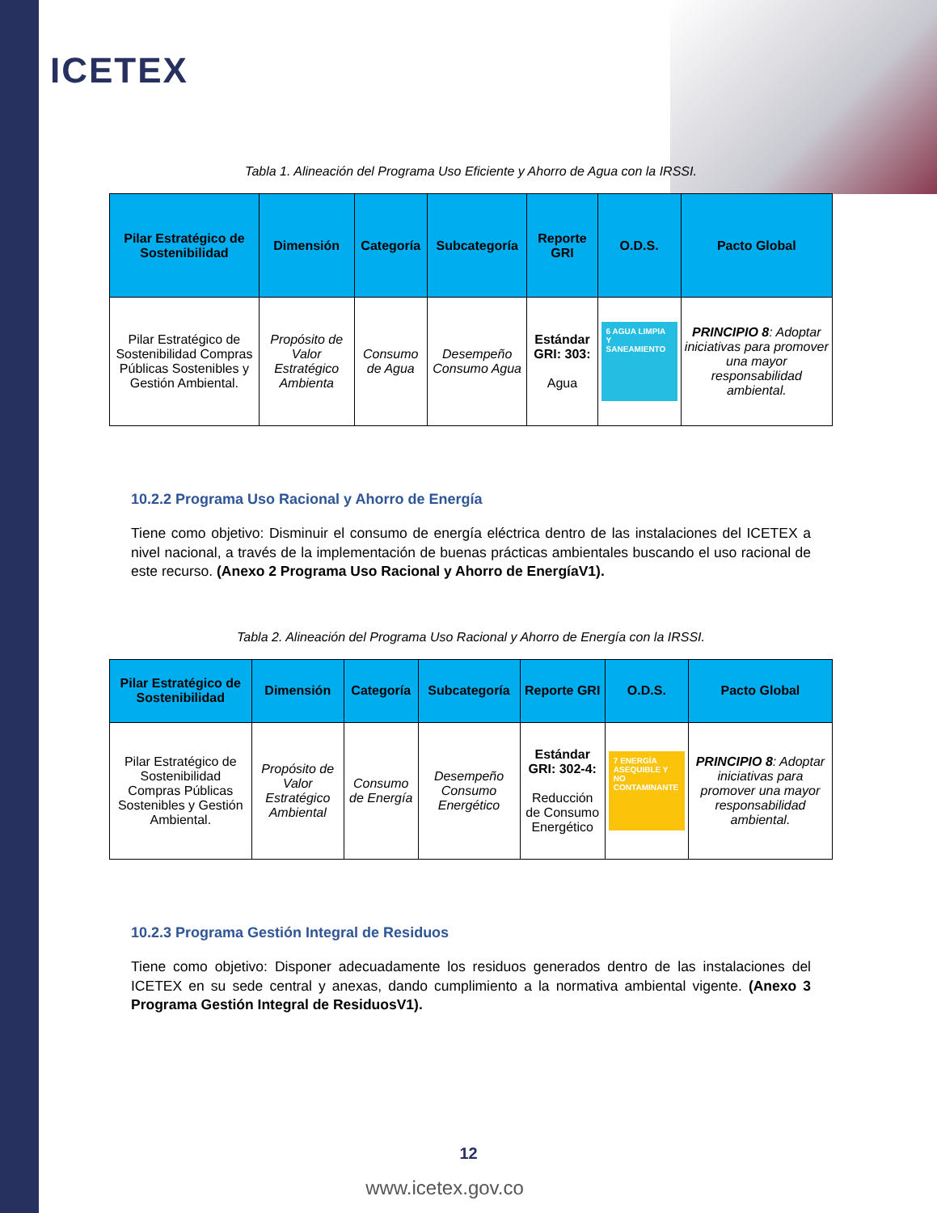ICETEX
Tabla 1. Alineación del Programa Uso Eficiente y Ahorro de Agua con la IRSSI.
| Pilar Estratégico de Sostenibilidad | Dimensión | Categoría | Subcategoría | Reporte GRI | O.D.S. | Pacto Global |
| --- | --- | --- | --- | --- | --- | --- |
| Pilar Estratégico de Sostenibilidad Compras Públicas Sostenibles y Gestión Ambiental. | Propósito de Valor Estratégico Ambienta | Consumo de Agua | Desempeño Consumo Agua | Estándar GRI: 303: Agua | 6 AGUA LIMPIA Y SANEAMIENTO | PRINCIPIO 8 : Adoptar iniciativas para promover una mayor responsabilidad ambiental. |
10.2.2 Programa Uso Racional y Ahorro de Energía
Tiene como objetivo: Disminuir el consumo de energía eléctrica dentro de las instalaciones del ICETEX a nivel nacional, a través de la implementación de buenas prácticas ambientales buscando el uso racional de este recurso. (Anexo 2 Programa Uso Racional y Ahorro de EnergíaV1).
Tabla 2. Alineación del Programa Uso Racional y Ahorro de Energía con la IRSSI.
| Pilar Estratégico de Sostenibilidad | Dimensión | Categoría | Subcategoría | Reporte GRI | O.D.S. | Pacto Global |
| --- | --- | --- | --- | --- | --- | --- |
| Pilar Estratégico de Sostenibilidad Compras Públicas Sostenibles y Gestión Ambiental. | Propósito de Valor Estratégico Ambiental | Consumo de Energía | Desempeño Consumo Energético | Estándar GRI: 302-4: Reducción de Consumo Energético | 7 ENERGÍA ASEQUIBLE Y NO CONTAMINANTE | PRINCIPIO 8 : Adoptar iniciativas para promover una mayor responsabilidad ambiental. |
10.2.3 Programa Gestión Integral de Residuos
Tiene como objetivo: Disponer adecuadamente los residuos generados dentro de las instalaciones del ICETEX en su sede central y anexas, dando cumplimiento a la normativa ambiental vigente. (Anexo 3 Programa Gestión Integral de ResiduosV1).
12
www.icetex.gov.co